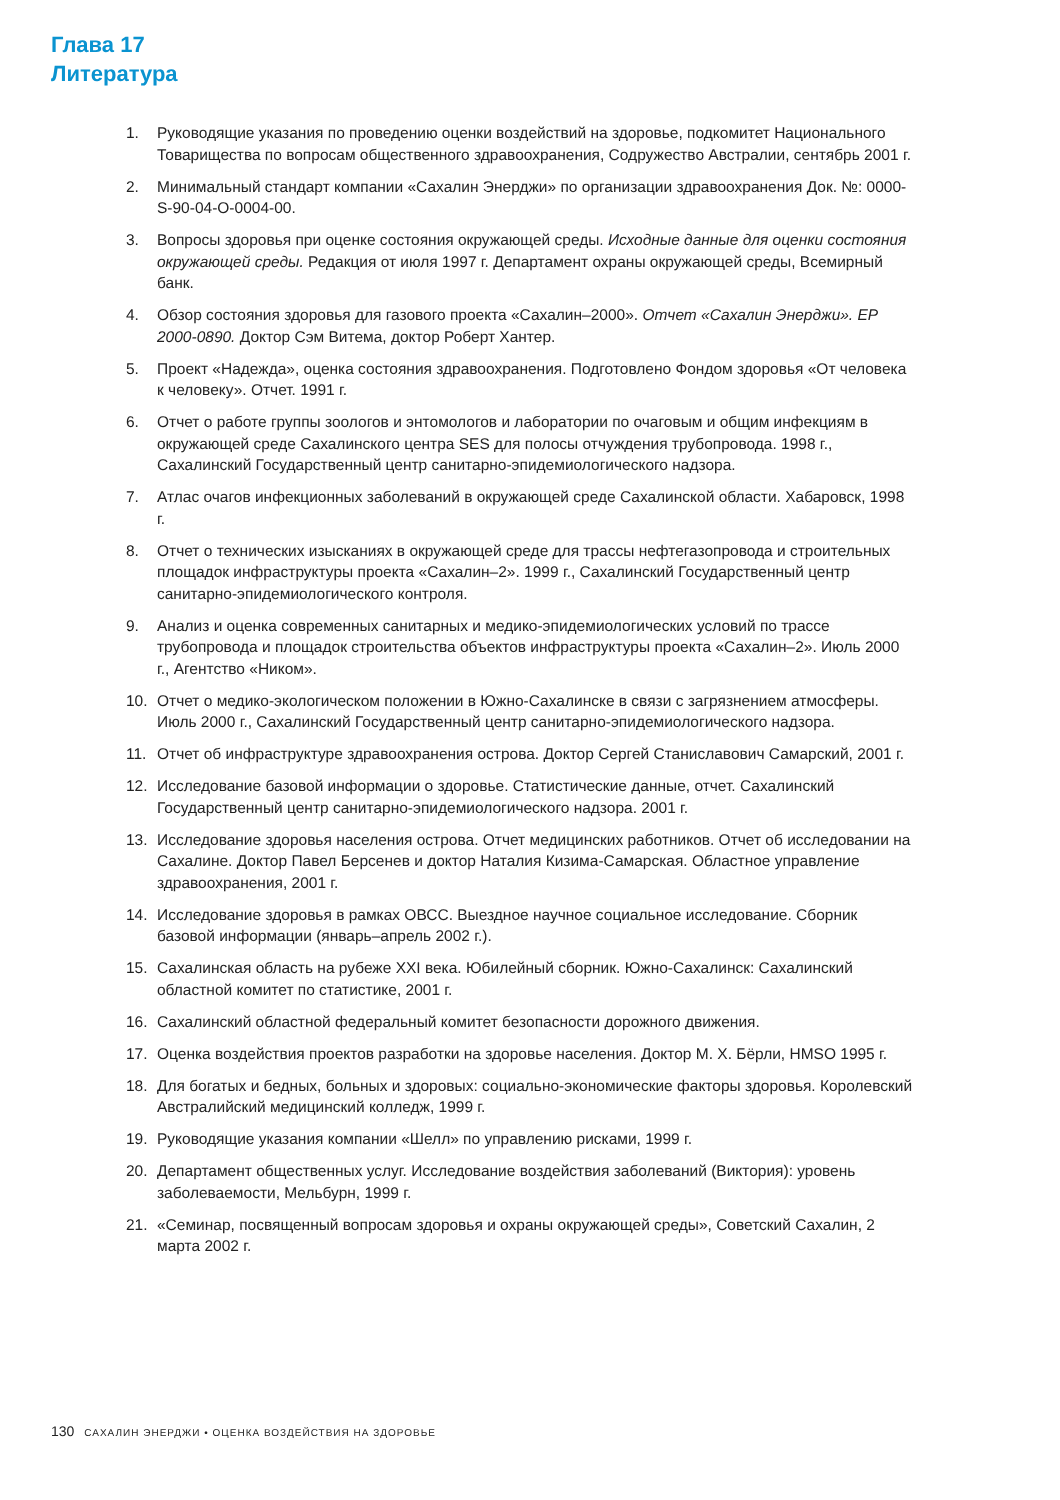Глава 17
Литература
1. Руководящие указания по проведению оценки воздействий на здоровье, подкомитет Национального Товарищества по вопросам общественного здравоохранения, Содружество Австралии, сентябрь 2001 г.
2. Минимальный стандарт компании «Сахалин Энерджи» по организации здравоохранения Док. №: 0000-S-90-04-O-0004-00.
3. Вопросы здоровья при оценке состояния окружающей среды. Исходные данные для оценки состояния окружающей среды. Редакция от июля 1997 г. Департамент охраны окружающей среды, Всемирный банк.
4. Обзор состояния здоровья для газового проекта «Сахалин–2000». Отчет «Сахалин Энерджи». EP 2000-0890. Доктор Сэм Витема, доктор Роберт Хантер.
5. Проект «Надежда», оценка состояния здравоохранения. Подготовлено Фондом здоровья «От человека к человеку». Отчет. 1991 г.
6. Отчет о работе группы зоологов и энтомологов и лаборатории по очаговым и общим инфекциям в окружающей среде Сахалинского центра SES для полосы отчуждения трубопровода. 1998 г., Сахалинский Государственный центр санитарно-эпидемиологического надзора.
7. Атлас очагов инфекционных заболеваний в окружающей среде Сахалинской области. Хабаровск, 1998 г.
8. Отчет о технических изысканиях в окружающей среде для трассы нефтегазопровода и строительных площадок инфраструктуры проекта «Сахалин–2». 1999 г., Сахалинский Государственный центр санитарно-эпидемиологического контроля.
9. Анализ и оценка современных санитарных и медико-эпидемиологических условий по трассе трубопровода и площадок строительства объектов инфраструктуры проекта «Сахалин–2». Июль 2000 г., Агентство «Ником».
10. Отчет о медико-экологическом положении в Южно-Сахалинске в связи с загрязнением атмосферы. Июль 2000 г., Сахалинский Государственный центр санитарно-эпидемиологического надзора.
11. Отчет об инфраструктуре здравоохранения острова. Доктор Сергей Станиславович Самарский, 2001 г.
12. Исследование базовой информации о здоровье. Статистические данные, отчет. Сахалинский Государственный центр санитарно-эпидемиологического надзора. 2001 г.
13. Исследование здоровья населения острова. Отчет медицинских работников. Отчет об исследовании на Сахалине. Доктор Павел Берсенев и доктор Наталия Кизима-Самарская. Областное управление здравоохранения, 2001 г.
14. Исследование здоровья в рамках ОВСС. Выездное научное социальное исследование. Сборник базовой информации (январь–апрель 2002 г.).
15. Сахалинская область на рубеже XXI века. Юбилейный сборник. Южно-Сахалинск: Сахалинский областной комитет по статистике, 2001 г.
16. Сахалинский областной федеральный комитет безопасности дорожного движения.
17. Оценка воздействия проектов разработки на здоровье населения. Доктор М. Х. Бёрли, HMSO 1995 г.
18. Для богатых и бедных, больных и здоровых: социально-экономические факторы здоровья. Королевский Австралийский медицинский колледж, 1999 г.
19. Руководящие указания компании «Шелл» по управлению рисками, 1999 г.
20. Департамент общественных услуг. Исследование воздействия заболеваний (Виктория): уровень заболеваемости, Мельбурн, 1999 г.
21. «Семинар, посвященный вопросам здоровья и охраны окружающей среды», Советский Сахалин, 2 марта 2002 г.
130 САХАЛИН ЭНЕРДЖИ • ОЦЕНКА ВОЗДЕЙСТВИЯ НА ЗДОРОВЬЕ